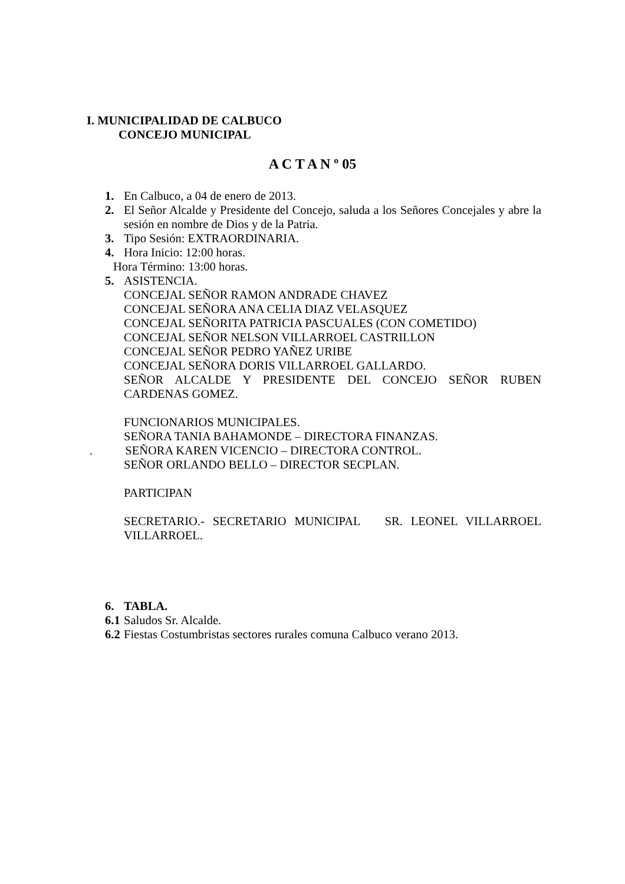I. MUNICIPALIDAD DE CALBUCO
CONCEJO MUNICIPAL
A C T A N º 05
1. En Calbuco, a 04 de enero de 2013.
2. El Señor Alcalde y Presidente del Concejo, saluda a los Señores Concejales y abre la sesión en nombre de Dios y de la Patria.
3. Tipo Sesión: EXTRAORDINARIA.
4. Hora Inicio: 12:00 horas.
Hora Término: 13:00 horas.
5. ASISTENCIA.
CONCEJAL SEÑOR RAMON ANDRADE CHAVEZ
CONCEJAL SEÑORA ANA CELIA DIAZ VELASQUEZ
CONCEJAL SEÑORITA PATRICIA PASCUALES (CON COMETIDO)
CONCEJAL SEÑOR NELSON VILLARROEL CASTRILLON
CONCEJAL SEÑOR PEDRO YAÑEZ URIBE
CONCEJAL SEÑORA DORIS VILLARROEL GALLARDO.
SEÑOR ALCALDE Y PRESIDENTE DEL CONCEJO SEÑOR RUBEN
CARDENAS GOMEZ.
FUNCIONARIOS MUNICIPALES.
SEÑORA TANIA BAHAMONDE – DIRECTORA FINANZAS.
. SEÑORA KAREN VICENCIO – DIRECTORA CONTROL.
SEÑOR ORLANDO BELLO – DIRECTOR SECPLAN.
PARTICIPAN
SECRETARIO.- SECRETARIO MUNICIPAL SR. LEONEL VILLARROEL
VILLARROEL.
6. TABLA.
6.1 Saludos Sr. Alcalde.
6.2 Fiestas Costumbristas sectores rurales comuna Calbuco verano 2013.